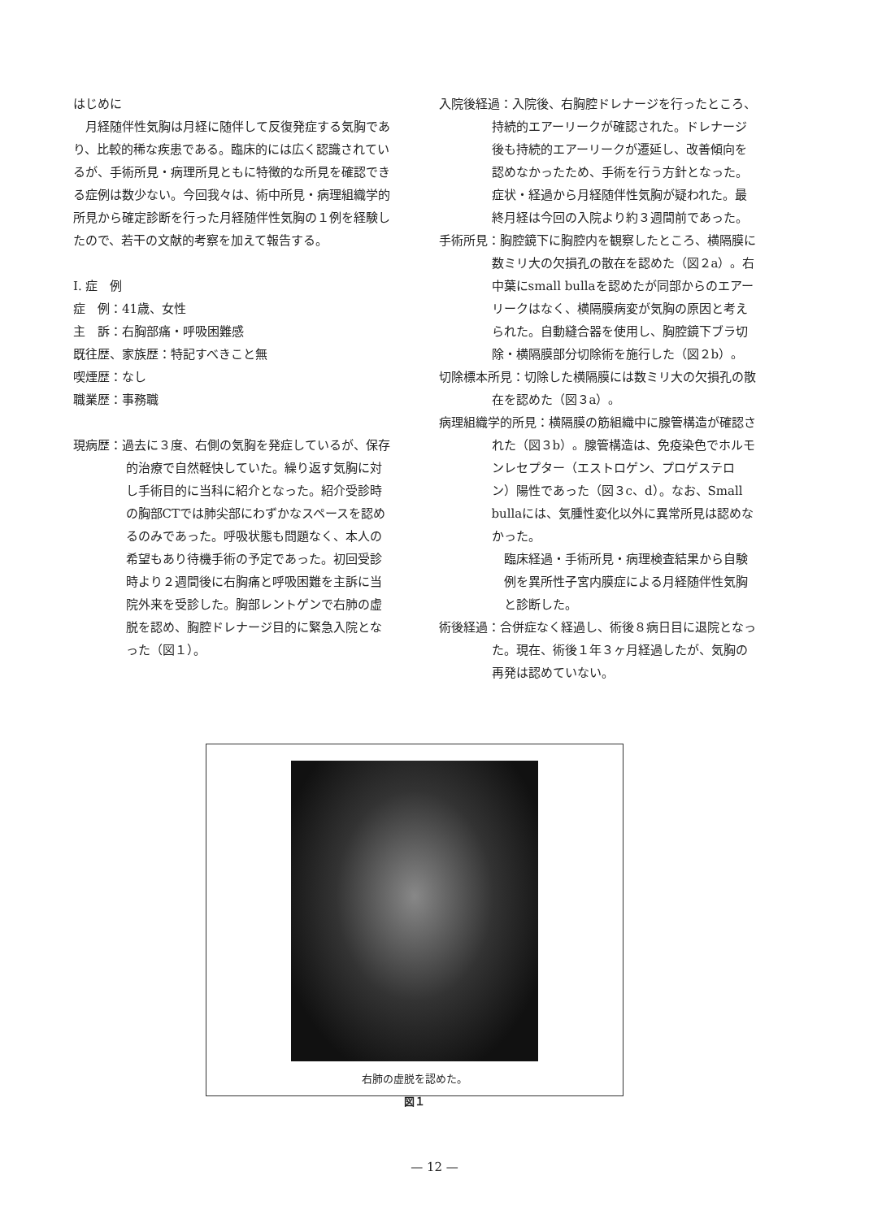はじめに
月経随伴性気胸は月経に随伴して反復発症する気胸であり、比較的稀な疾患である。臨床的には広く認識されているが、手術所見・病理所見ともに特徴的な所見を確認できる症例は数少ない。今回我々は、術中所見・病理組織学的所見から確定診断を行った月経随伴性気胸の１例を経験したので、若干の文献的考察を加えて報告する。
Ⅰ. 症　例
症　例：41歳、女性
主　訴：右胸部痛・呼吸困難感
既往歴、家族歴：特記すべきこと無
喫煙歴：なし
職業歴：事務職
現病歴：過去に３度、右側の気胸を発症しているが、保存的治療で自然軽快していた。繰り返す気胸に対し手術目的に当科に紹介となった。紹介受診時の胸部CTでは肺尖部にわずかなスペースを認めるのみであった。呼吸状態も問題なく、本人の希望もあり待機手術の予定であった。初回受診時より２週間後に右胸痛と呼吸困難を主訴に当院外来を受診した。胸部レントゲンで右肺の虚脱を認め、胸腔ドレナージ目的に緊急入院となった（図１）。
入院後経過：入院後、右胸腔ドレナージを行ったところ、持続的エアーリークが確認された。ドレナージ後も持続的エアーリークが遷延し、改善傾向を認めなかったため、手術を行う方針となった。症状・経過から月経随伴性気胸が疑われた。最終月経は今回の入院より約３週間前であった。
手術所見：胸腔鏡下に胸腔内を観察したところ、横隔膜に数ミリ大の欠損孔の散在を認めた（図２a）。右中葉にsmall bullaを認めたが同部からのエアーリークはなく、横隔膜病変が気胸の原因と考えられた。自動縫合器を使用し、胸腔鏡下ブラ切除・横隔膜部分切除術を施行した（図２b）。
切除標本所見：切除した横隔膜には数ミリ大の欠損孔の散在を認めた（図３a）。
病理組織学的所見：横隔膜の筋組織中に腺管構造が確認された（図３b）。腺管構造は、免疫染色でホルモンレセプター（エストロゲン、プロゲステロン）陽性であった（図３c、d）。なお、Small bullaには、気腫性変化以外に異常所見は認めなかった。
臨床経過・手術所見・病理検査結果から自験例を異所性子宮内膜症による月経随伴性気胸と診断した。
術後経過：合併症なく経過し、術後８病日目に退院となった。現在、術後１年３ヶ月経過したが、気胸の再発は認めていない。
右肺の虚脱を認めた。
図１
— 12 —